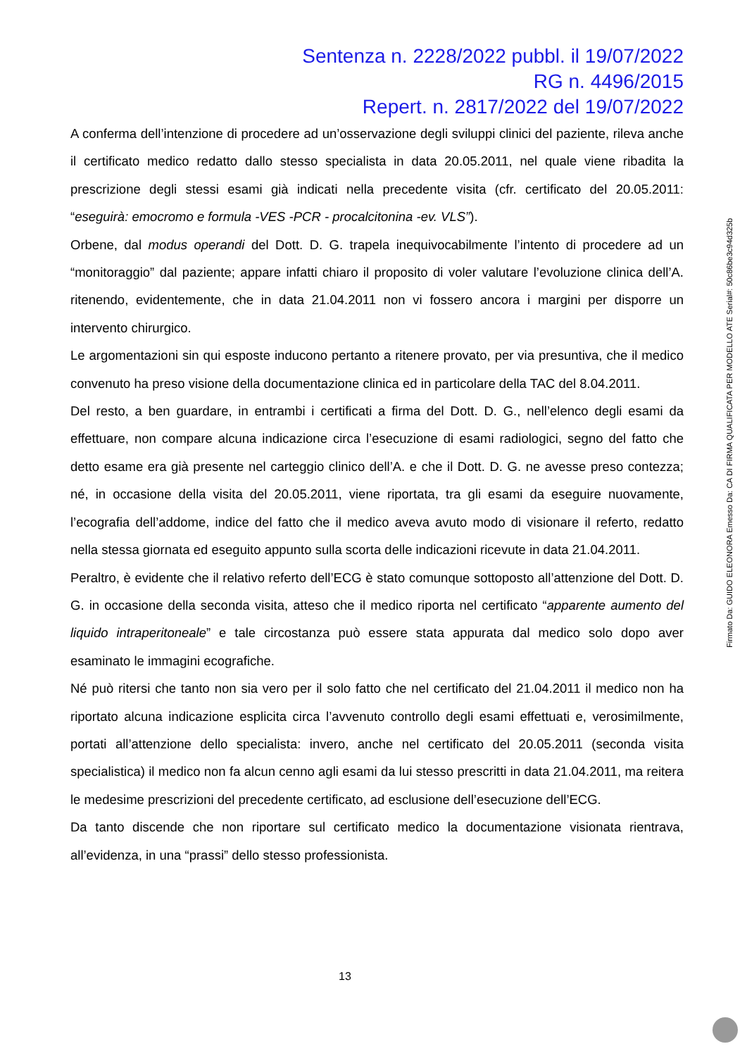Sentenza n. 2228/2022 pubbl. il 19/07/2022
RG n. 4496/2015
Repert. n. 2817/2022 del 19/07/2022
A conferma dell’intenzione di procedere ad un’osservazione degli sviluppi clinici del paziente, rileva anche il certificato medico redatto dallo stesso specialista in data 20.05.2011, nel quale viene ribadita la prescrizione degli stessi esami già indicati nella precedente visita (cfr. certificato del 20.05.2011: “eseguirà: emocromo e formula -VES -PCR - procalcitonina -ev. VLS”).
Orbene, dal modus operandi del Dott. D. G. trapela inequivocabilmente l’intento di procedere ad un “monitoraggio” dal paziente; appare infatti chiaro il proposito di voler valutare l’evoluzione clinica dell’A. ritenendo, evidentemente, che in data 21.04.2011 non vi fossero ancora i margini per disporre un intervento chirurgico.
Le argomentazioni sin qui esposte inducono pertanto a ritenere provato, per via presuntiva, che il medico convenuto ha preso visione della documentazione clinica ed in particolare della TAC del 8.04.2011.
Del resto, a ben guardare, in entrambi i certificati a firma del Dott. D. G., nell’elenco degli esami da effettuare, non compare alcuna indicazione circa l’esecuzione di esami radiologici, segno del fatto che detto esame era già presente nel carteggio clinico dell’A. e che il Dott. D. G. ne avesse preso contezza; né, in occasione della visita del 20.05.2011, viene riportata, tra gli esami da eseguire nuovamente, l’ecografia dell’addome, indice del fatto che il medico aveva avuto modo di visionare il referto, redatto nella stessa giornata ed eseguito appunto sulla scorta delle indicazioni ricevute in data 21.04.2011.
Peraltro, è evidente che il relativo referto dell’ECG è stato comunque sottoposto all’attenzione del Dott. D. G. in occasione della seconda visita, atteso che il medico riporta nel certificato “apparente aumento del liquido intraperitoneale” e tale circostanza può essere stata appurata dal medico solo dopo aver esaminato le immagini ecografiche.
Né può ritersi che tanto non sia vero per il solo fatto che nel certificato del 21.04.2011 il medico non ha riportato alcuna indicazione esplicita circa l’avvenuto controllo degli esami effettuati e, verosimilmente, portati all’attenzione dello specialista: invero, anche nel certificato del 20.05.2011 (seconda visita specialistica) il medico non fa alcun cenno agli esami da lui stesso prescritti in data 21.04.2011, ma reitera le medesime prescrizioni del precedente certificato, ad esclusione dell’esecuzione dell’ECG.
Da tanto discende che non riportare sul certificato medico la documentazione visionata rientrava, all’evidenza, in una “prassi” dello stesso professionista.
13
Firmato Da: GUIDO ELEONORA Emesso Da: CA DI FIRMA QUALIFICATA PER MODELLO ATE Serial#: 50c86be3c94d325b